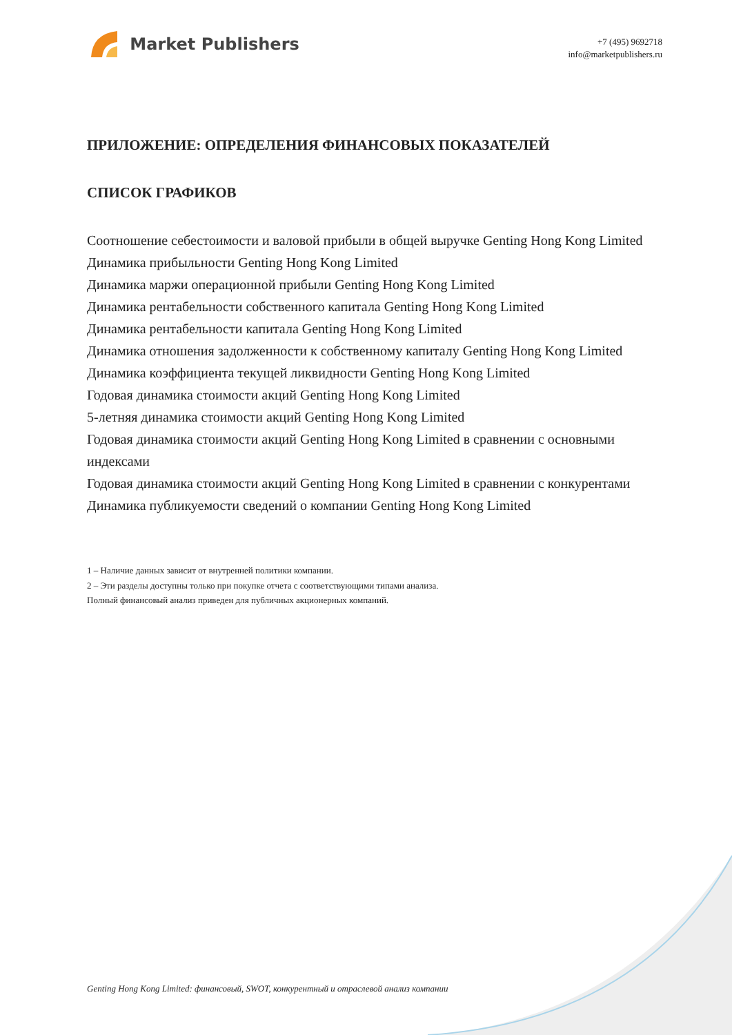Market Publishers
+7 (495) 9692718
info@marketpublishers.ru
ПРИЛОЖЕНИЕ: ОПРЕДЕЛЕНИЯ ФИНАНСОВЫХ ПОКАЗАТЕЛЕЙ
СПИСОК ГРАФИКОВ
Соотношение себестоимости и валовой прибыли в общей выручке Genting Hong Kong Limited
Динамика прибыльности Genting Hong Kong Limited
Динамика маржи операционной прибыли Genting Hong Kong Limited
Динамика рентабельности собственного капитала Genting Hong Kong Limited
Динамика рентабельности капитала Genting Hong Kong Limited
Динамика отношения задолженности к собственному капиталу Genting Hong Kong Limited
Динамика коэффициента текущей ликвидности Genting Hong Kong Limited
Годовая динамика стоимости акций Genting Hong Kong Limited
5-летняя динамика стоимости акций Genting Hong Kong Limited
Годовая динамика стоимости акций Genting Hong Kong Limited в сравнении с основными индексами
Годовая динамика стоимости акций Genting Hong Kong Limited в сравнении с конкурентами
Динамика публикуемости сведений о компании Genting Hong Kong Limited
1 – Наличие данных зависит от внутренней политики компании.
2 – Эти разделы доступны только при покупке отчета с соответствующими типами анализа.
Полный финансовый анализ приведен для публичных акционерных компаний.
Genting Hong Kong Limited: финансовый, SWOT, конкурентный и отраслевой анализ компании